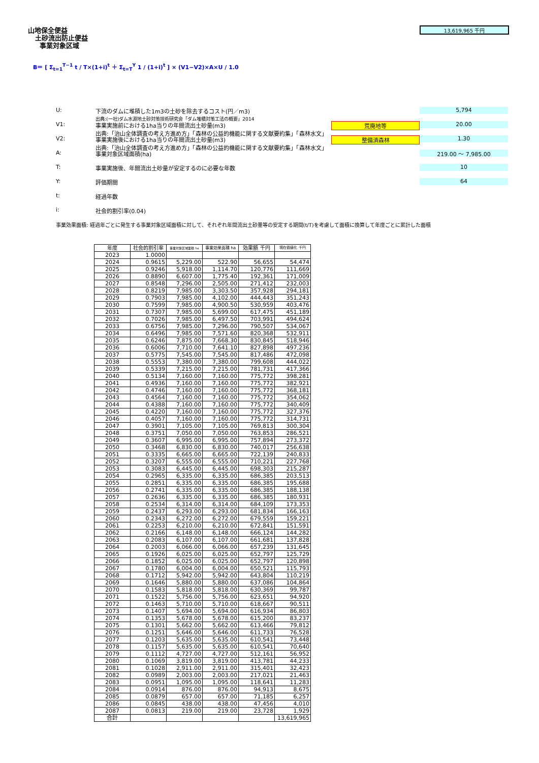山地保全便益
土砂流出防止便益
事業対象区域
13,619,965 千円
B＝ [ Σ<sub>t=1</sub><sup>T−1</sup> t / T×(1+i)<sup>t</sup> ＋ Σ<sub>t=T</sub><sup>Y</sup> 1 / (1+i)<sup>t</sup> ] × (V1−V2)×A×U / 1.0
U: 下流のダムに堆積した1m3の土砂を除去するコスト(円／m3)
出典:(一社)ダム水源地土砂対策技術研究会「ダム堆積対策工法の概要」2014 5,794
V1: 事業実施前における1ha当りの年間流出土砂量(m3)
出典:「治山全体調査の考え方進め方」「森林の公益的機能に関する文献要約集」「森林水文」 荒廃地等 20.00
V2: 事業実施後における1ha当りの年間流出土砂量(m3)
出典:「治山全体調査の考え方進め方」「森林の公益的機能に関する文献要約集」「森林水文」 整備済森林 1.30
A: 事業対象区域面積(ha) 219.00 ～ 7,985.00
T: 事業実施後、年間流出土砂量が安定するのに必要な年数 10
Y: 評価期間 64
t: 経過年数
i: 社会的割引率(0.04)
事業効果面積: 経過年ごとに発生する事業対象区域面積に対して、それぞれ年間流出土砂量等の安定する期間(t/T)を考慮して面積に換算して年度ごとに累計した面積
| 年度 | 社会的割引率 | 事業対象区域面積 ha | 事業効果面積 ha | 効果額 千円 | 現在価値化 千円 |
| --- | --- | --- | --- | --- | --- |
| 2023 | 1.0000 | | | | |
| 2024 | 0.9615 | 5,229.00 | 522.90 | 56,655 | 54,474 |
| 2025 | 0.9246 | 5,918.00 | 1,114.70 | 120,776 | 111,669 |
| 2026 | 0.8890 | 6,607.00 | 1,775.40 | 192,361 | 171,009 |
| 2027 | 0.8548 | 7,296.00 | 2,505.00 | 271,412 | 232,003 |
| 2028 | 0.8219 | 7,985.00 | 3,303.50 | 357,928 | 294,181 |
| 2029 | 0.7903 | 7,985.00 | 4,102.00 | 444,443 | 351,243 |
| 2030 | 0.7599 | 7,985.00 | 4,900.50 | 530,959 | 403,476 |
| 2031 | 0.7307 | 7,985.00 | 5,699.00 | 617,475 | 451,189 |
| 2032 | 0.7026 | 7,985.00 | 6,497.50 | 703,991 | 494,624 |
| 2033 | 0.6756 | 7,985.00 | 7,296.00 | 790,507 | 534,067 |
| 2034 | 0.6496 | 7,985.00 | 7,571.60 | 820,368 | 532,911 |
| 2035 | 0.6246 | 7,875.00 | 7,668.30 | 830,845 | 518,946 |
| 2036 | 0.6006 | 7,710.00 | 7,641.10 | 827,898 | 497,236 |
| 2037 | 0.5775 | 7,545.00 | 7,545.00 | 817,486 | 472,098 |
| 2038 | 0.5553 | 7,380.00 | 7,380.00 | 799,608 | 444,022 |
| 2039 | 0.5339 | 7,215.00 | 7,215.00 | 781,731 | 417,366 |
| 2040 | 0.5134 | 7,160.00 | 7,160.00 | 775,772 | 398,281 |
| 2041 | 0.4936 | 7,160.00 | 7,160.00 | 775,772 | 382,921 |
| 2042 | 0.4746 | 7,160.00 | 7,160.00 | 775,772 | 368,181 |
| 2043 | 0.4564 | 7,160.00 | 7,160.00 | 775,772 | 354,062 |
| 2044 | 0.4388 | 7,160.00 | 7,160.00 | 775,772 | 340,409 |
| 2045 | 0.4220 | 7,160.00 | 7,160.00 | 775,772 | 327,376 |
| 2046 | 0.4057 | 7,160.00 | 7,160.00 | 775,772 | 314,731 |
| 2047 | 0.3901 | 7,105.00 | 7,105.00 | 769,813 | 300,304 |
| 2048 | 0.3751 | 7,050.00 | 7,050.00 | 763,853 | 286,521 |
| 2049 | 0.3607 | 6,995.00 | 6,995.00 | 757,894 | 273,372 |
| 2050 | 0.3468 | 6,830.00 | 6,830.00 | 740,017 | 256,638 |
| 2051 | 0.3335 | 6,665.00 | 6,665.00 | 722,139 | 240,833 |
| 2052 | 0.3207 | 6,555.00 | 6,555.00 | 710,221 | 227,768 |
| 2053 | 0.3083 | 6,445.00 | 6,445.00 | 698,303 | 215,287 |
| 2054 | 0.2965 | 6,335.00 | 6,335.00 | 686,385 | 203,513 |
| 2055 | 0.2851 | 6,335.00 | 6,335.00 | 686,385 | 195,688 |
| 2056 | 0.2741 | 6,335.00 | 6,335.00 | 686,385 | 188,138 |
| 2057 | 0.2636 | 6,335.00 | 6,335.00 | 686,385 | 180,931 |
| 2058 | 0.2534 | 6,314.00 | 6,314.00 | 684,109 | 173,353 |
| 2059 | 0.2437 | 6,293.00 | 6,293.00 | 681,834 | 166,163 |
| 2060 | 0.2343 | 6,272.00 | 6,272.00 | 679,559 | 159,221 |
| 2061 | 0.2253 | 6,210.00 | 6,210.00 | 672,841 | 151,591 |
| 2062 | 0.2166 | 6,148.00 | 6,148.00 | 666,124 | 144,282 |
| 2063 | 0.2083 | 6,107.00 | 6,107.00 | 661,681 | 137,828 |
| 2064 | 0.2003 | 6,066.00 | 6,066.00 | 657,239 | 131,645 |
| 2065 | 0.1926 | 6,025.00 | 6,025.00 | 652,797 | 125,729 |
| 2066 | 0.1852 | 6,025.00 | 6,025.00 | 652,797 | 120,898 |
| 2067 | 0.1780 | 6,004.00 | 6,004.00 | 650,521 | 115,793 |
| 2068 | 0.1712 | 5,942.00 | 5,942.00 | 643,804 | 110,219 |
| 2069 | 0.1646 | 5,880.00 | 5,880.00 | 637,086 | 104,864 |
| 2070 | 0.1583 | 5,818.00 | 5,818.00 | 630,369 | 99,787 |
| 2071 | 0.1522 | 5,756.00 | 5,756.00 | 623,651 | 94,920 |
| 2072 | 0.1463 | 5,710.00 | 5,710.00 | 618,667 | 90,511 |
| 2073 | 0.1407 | 5,694.00 | 5,694.00 | 616,934 | 86,803 |
| 2074 | 0.1353 | 5,678.00 | 5,678.00 | 615,200 | 83,237 |
| 2075 | 0.1301 | 5,662.00 | 5,662.00 | 613,466 | 79,812 |
| 2076 | 0.1251 | 5,646.00 | 5,646.00 | 611,733 | 76,528 |
| 2077 | 0.1203 | 5,635.00 | 5,635.00 | 610,541 | 73,448 |
| 2078 | 0.1157 | 5,635.00 | 5,635.00 | 610,541 | 70,640 |
| 2079 | 0.1112 | 4,727.00 | 4,727.00 | 512,161 | 56,952 |
| 2080 | 0.1069 | 3,819.00 | 3,819.00 | 413,781 | 44,233 |
| 2081 | 0.1028 | 2,911.00 | 2,911.00 | 315,401 | 32,423 |
| 2082 | 0.0989 | 2,003.00 | 2,003.00 | 217,021 | 21,463 |
| 2083 | 0.0951 | 1,095.00 | 1,095.00 | 118,641 | 11,283 |
| 2084 | 0.0914 | 876.00 | 876.00 | 94,913 | 8,675 |
| 2085 | 0.0879 | 657.00 | 657.00 | 71,185 | 6,257 |
| 2086 | 0.0845 | 438.00 | 438.00 | 47,456 | 4,010 |
| 2087 | 0.0813 | 219.00 | 219.00 | 23,728 | 1,929 |
| 合計 | | | | | 13,619,965 |